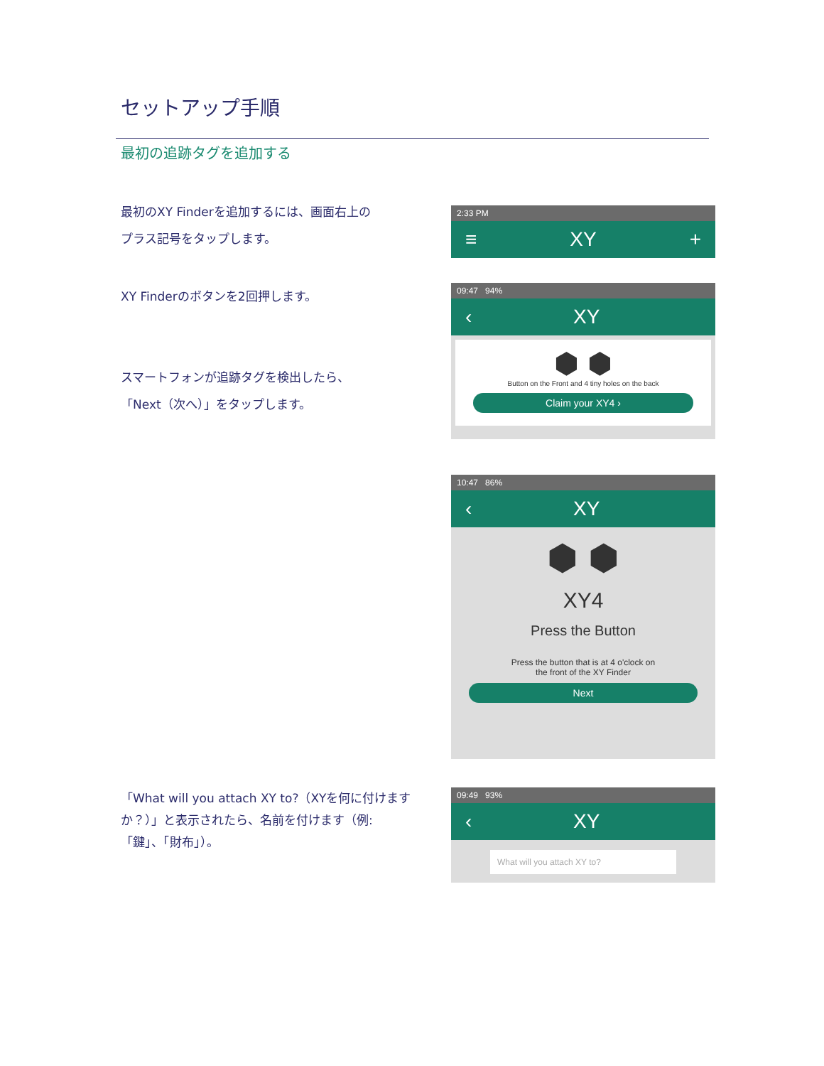セットアップ手順
最初の追跡タグを追加する
最初のXY Finderを追加するには、画面右上の
プラス記号をタップします。
2:33 PM
≡ XY +
XY Finderのボタンを2回押します。
スマートフォンが追跡タグを検出したら、
「Next（次へ）」をタップします。
09:47 94%
‹ XY
⬢ ⬢
Button on the Front and 4 tiny holes on the back
Claim your XY4 ›
10:47 86%
‹ XY
⬢ ⬢
XY4
Press the Button
Press the button that is at 4 o'clock on
the front of the XY Finder
Next
「What will you attach XY to?（XYを何に付けます
か？）」と表示されたら、名前を付けます（例:
「鍵」、「財布」）。
09:49 93%
‹ XY
What will you attach XY to?